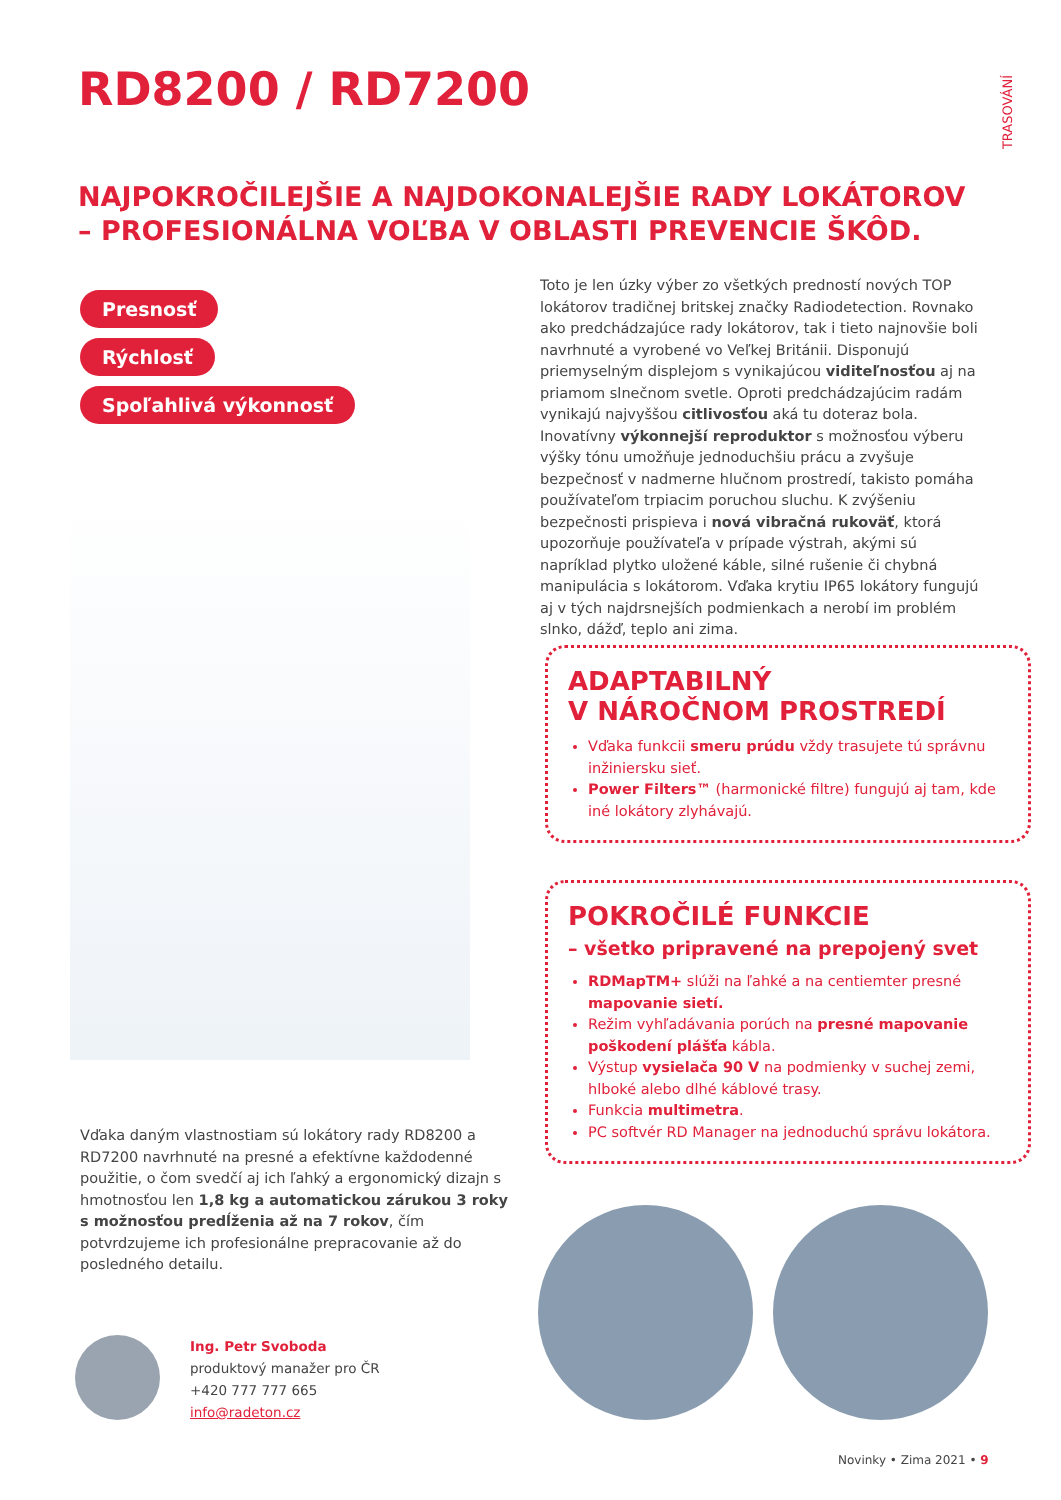RD8200 / RD7200
TRASOVÁNÍ
NAJPOKROČILEJŠIE A NAJDOKONALEJŠIE RADY LOKÁTOROV
– PROFESIONÁLNA VOĽBA V OBLASTI PREVENCIE ŠKÔD.
Presnosť
Rýchlosť
Spoľahlivá výkonnosť
Toto je len úzky výber zo všetkých predností nových TOP lokátorov tradičnej britskej značky Radiodetection. Rovnako ako predchádzajúce rady lokátorov, tak i tieto najnovšie boli navrhnuté a vyrobené vo Veľkej Británii. Disponujú priemyselným displejom s vynikajúcou viditeľnosťou aj na priamom slnečnom svetle. Oproti predchádzajúcim radám vynikajú najvyššou citlivosťou aká tu doteraz bola. Inovatívny výkonnejší reproduktor s možnosťou výberu výšky tónu umožňuje jednoduchšiu prácu a zvyšuje bezpečnosť v nadmerne hlučnom prostredí, takisto pomáha používateľom trpiacim poruchou sluchu. K zvýšeniu bezpečnosti prispieva i nová vibračná rukoväť, ktorá upozorňuje používateľa v prípade výstrah, akými sú napríklad plytko uložené káble, silné rušenie či chybná manipulácia s lokátorom. Vďaka krytiu IP65 lokátory fungujú aj v tých najdrsnejších podmienkach a nerobí im problém slnko, dážď, teplo ani zima.
ADAPTABILNÝ
V NÁROČNOM PROSTREDÍ
Vďaka funkcii smeru prúdu vždy trasujete tú správnu inžiniersku sieť.
Power Filters™ (harmonické filtre) fungujú aj tam, kde iné lokátory zlyhávajú.
POKROČILÉ FUNKCIE
– všetko pripravené na prepojený svet
RDMapTM+ slúži na ľahké a na centiemter presné mapovanie sietí.
Režim vyhľadávania porúch na presné mapovanie poškodení plášťa kábla.
Výstup vysielača 90 V na podmienky v suchej zemi, hlboké alebo dlhé káblové trasy.
Funkcia multimetra.
PC softvér RD Manager na jednoduchú správu lokátora.
Vďaka daným vlastnostiam sú lokátory rady RD8200 a RD7200 navrhnuté na presné a efektívne každodenné použitie, o čom svedčí aj ich ľahký a ergonomický dizajn s hmotnosťou len 1,8 kg a automatickou zárukou 3 roky s možnosťou predĺženia až na 7 rokov, čím potvrdzujeme ich profesionálne prepracovanie až do posledného detailu.
Ing. Petr Svoboda
produktový manažer pro ČR
+420 777 777 665
info@radeton.cz
Novinky • Zima 2021 • 9